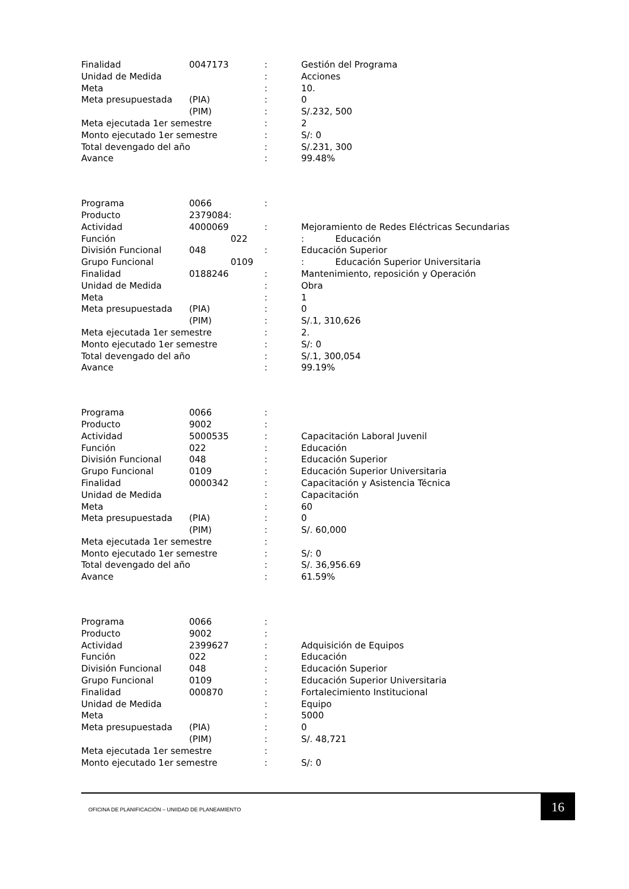| Finalidad | 0047173 | : | Gestión del Programa |
| Unidad de Medida | | : | Acciones |
| Meta | | : | 10. |
| Meta presupuestada | (PIA) | : | 0 |
| | (PIM) | : | S/.232, 500 |
| Meta ejecutada 1er semestre | | : | 2 |
| Monto ejecutado 1er semestre | | : | S/: 0 |
| Total devengado del año | | : | S/.231, 300 |
| Avance | | : | 99.48% |
| Programa | 0066 | : | |
| Producto | 2379084: | | |
| Actividad | 4000069 | : | Mejoramiento de Redes Eléctricas Secundarias |
| Función | 022 | | : Educación |
| División Funcional | 048 | : | Educación Superior |
| Grupo Funcional | 0109 | | : Educación Superior Universitaria |
| Finalidad | 0188246 | : | Mantenimiento, reposición y Operación |
| Unidad de Medida | | : | Obra |
| Meta | | : | 1 |
| Meta presupuestada | (PIA) | : | 0 |
| | (PIM) | : | S/.1, 310,626 |
| Meta ejecutada 1er semestre | | : | 2. |
| Monto ejecutado 1er semestre | | : | S/: 0 |
| Total devengado del año | | : | S/.1, 300,054 |
| Avance | | : | 99.19% |
| Programa | 0066 | : | |
| Producto | 9002 | : | |
| Actividad | 5000535 | : | Capacitación Laboral Juvenil |
| Función | 022 | : | Educación |
| División Funcional | 048 | : | Educación Superior |
| Grupo Funcional | 0109 | : | Educación Superior Universitaria |
| Finalidad | 0000342 | : | Capacitación y Asistencia Técnica |
| Unidad de Medida | | : | Capacitación |
| Meta | | : | 60 |
| Meta presupuestada | (PIA) | : | 0 |
| | (PIM) | : | S/. 60,000 |
| Meta ejecutada 1er semestre | | : | |
| Monto ejecutado 1er semestre | | : | S/: 0 |
| Total devengado del año | | : | S/. 36,956.69 |
| Avance | | : | 61.59% |
| Programa | 0066 | : | |
| Producto | 9002 | : | |
| Actividad | 2399627 | : | Adquisición de Equipos |
| Función | 022 | : | Educación |
| División Funcional | 048 | : | Educación Superior |
| Grupo Funcional | 0109 | : | Educación Superior Universitaria |
| Finalidad | 000870 | : | Fortalecimiento Institucional |
| Unidad de Medida | | : | Equipo |
| Meta | | : | 5000 |
| Meta presupuestada | (PIA) | : | 0 |
| | (PIM) | : | S/. 48,721 |
| Meta ejecutada 1er semestre | | : | |
| Monto ejecutado 1er semestre | | : | S/: 0 |
OFICINA DE PLANIFICACIÓN – UNIIDAD DE PLANEAMIENTO
16